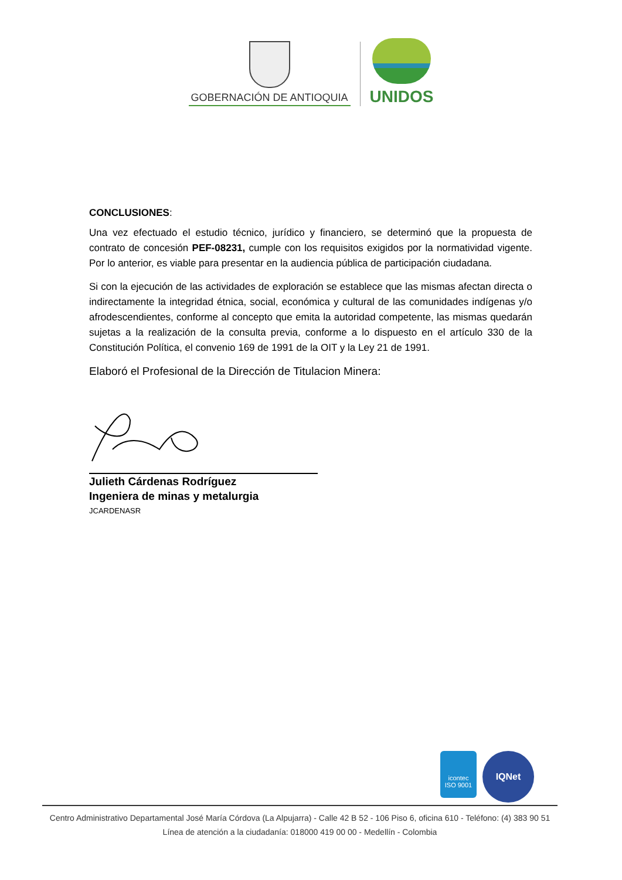GOBERNACIÓN DE ANTIOQUIA
UNIDOS
CONCLUSIONES:
Una vez efectuado el estudio técnico, jurídico y financiero, se determinó que la propuesta de contrato de concesión PEF-08231, cumple con los requisitos exigidos por la normatividad vigente. Por lo anterior, es viable para presentar en la audiencia pública de participación ciudadana.
Si con la ejecución de las actividades de exploración se establece que las mismas afectan directa o indirectamente la integridad étnica, social, económica y cultural de las comunidades indígenas y/o afrodescendientes, conforme al concepto que emita la autoridad competente, las mismas quedarán sujetas a la realización de la consulta previa, conforme a lo dispuesto en el artículo 330 de la Constitución Política, el convenio 169 de 1991 de la OIT y la Ley 21 de 1991.
Elaboró el Profesional de la Dirección de Titulacion Minera:
Julieth Cárdenas Rodríguez
Ingeniera de minas y metalurgia
JCARDENASR
icontec
ISO 9001
IQNet
Centro Administrativo Departamental José María Córdova (La Alpujarra) - Calle 42 B 52 - 106 Piso 6, oficina 610 - Teléfono: (4) 383 90 51
Línea de atención a la ciudadanía: 018000 419 00 00 - Medellín - Colombia